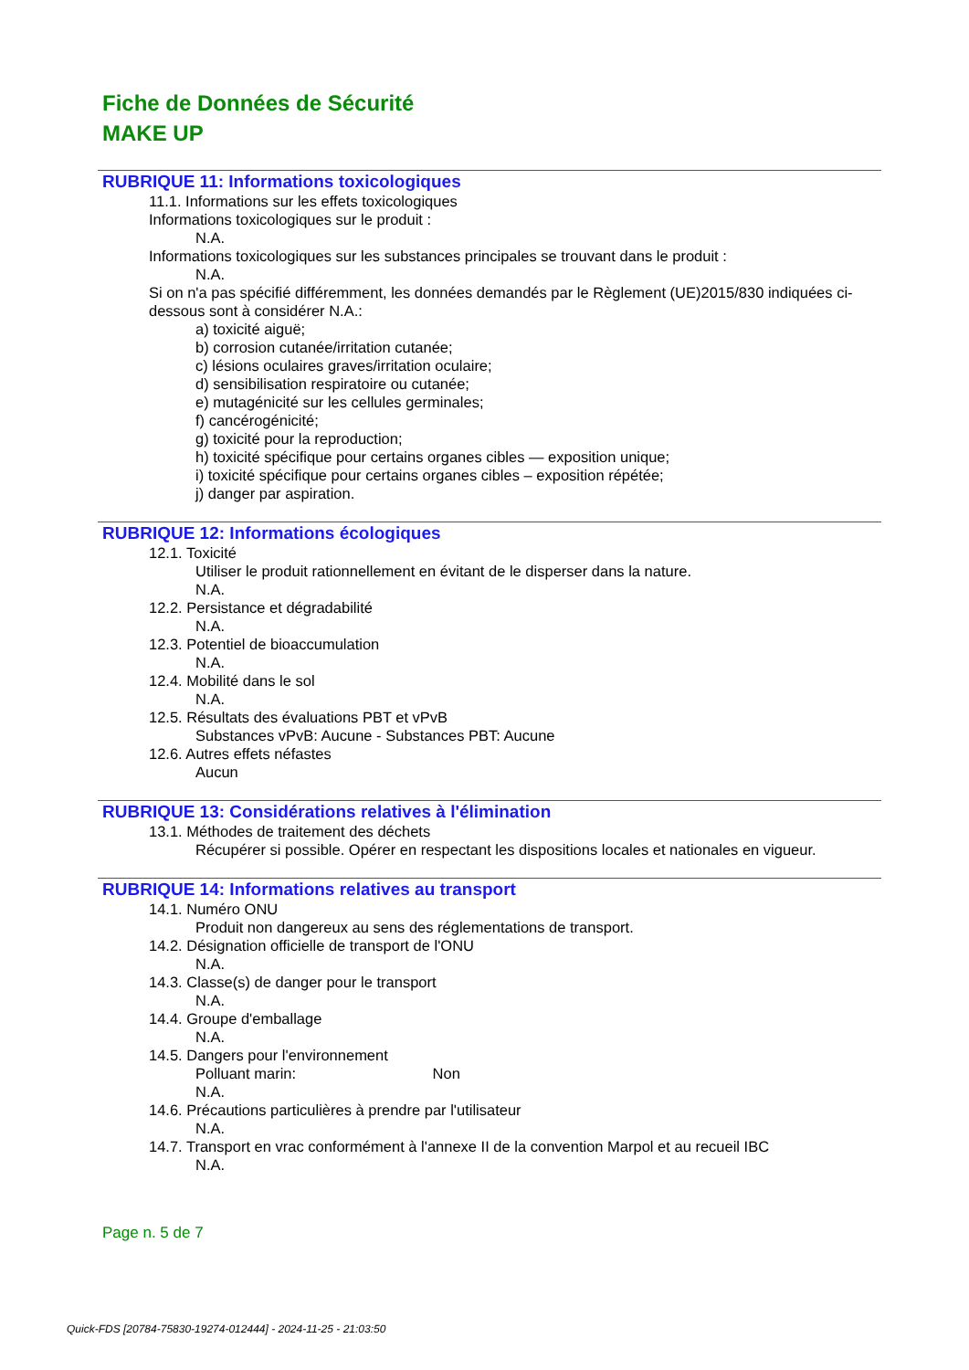Fiche de Données de Sécurité
MAKE UP
RUBRIQUE 11: Informations toxicologiques
11.1. Informations sur les effets toxicologiques
Informations toxicologiques sur le produit :
N.A.
Informations toxicologiques sur les substances principales se trouvant dans le produit :
N.A.
Si on n'a pas spécifié différemment, les données demandés par le Règlement (UE)2015/830 indiquées ci-dessous sont à considérer N.A.:
a) toxicité aiguë;
b) corrosion cutanée/irritation cutanée;
c) lésions oculaires graves/irritation oculaire;
d) sensibilisation respiratoire ou cutanée;
e) mutagénicité sur les cellules germinales;
f) cancérogénicité;
g) toxicité pour la reproduction;
h) toxicité spécifique pour certains organes cibles — exposition unique;
i) toxicité spécifique pour certains organes cibles – exposition répétée;
j) danger par aspiration.
RUBRIQUE 12: Informations écologiques
12.1. Toxicité
Utiliser le produit rationnellement en évitant de le disperser dans la nature.
N.A.
12.2. Persistance et dégradabilité
N.A.
12.3. Potentiel de bioaccumulation
N.A.
12.4. Mobilité dans le sol
N.A.
12.5. Résultats des évaluations PBT et vPvB
Substances vPvB: Aucune - Substances PBT: Aucune
12.6. Autres effets néfastes
Aucun
RUBRIQUE 13: Considérations relatives à l'élimination
13.1. Méthodes de traitement des déchets
Récupérer si possible. Opérer en respectant les dispositions locales et nationales en vigueur.
RUBRIQUE 14: Informations relatives au transport
14.1. Numéro ONU
Produit non dangereux au sens des réglementations de transport.
14.2. Désignation officielle de transport de l'ONU
N.A.
14.3. Classe(s) de danger pour le transport
N.A.
14.4. Groupe d'emballage
N.A.
14.5. Dangers pour l'environnement
Polluant marin: Non
N.A.
14.6. Précautions particulières à prendre par l'utilisateur
N.A.
14.7. Transport en vrac conformément à l'annexe II de la convention Marpol et au recueil IBC
N.A.
Page n. 5 de 7
Quick-FDS [20784-75830-19274-012444] - 2024-11-25 - 21:03:50